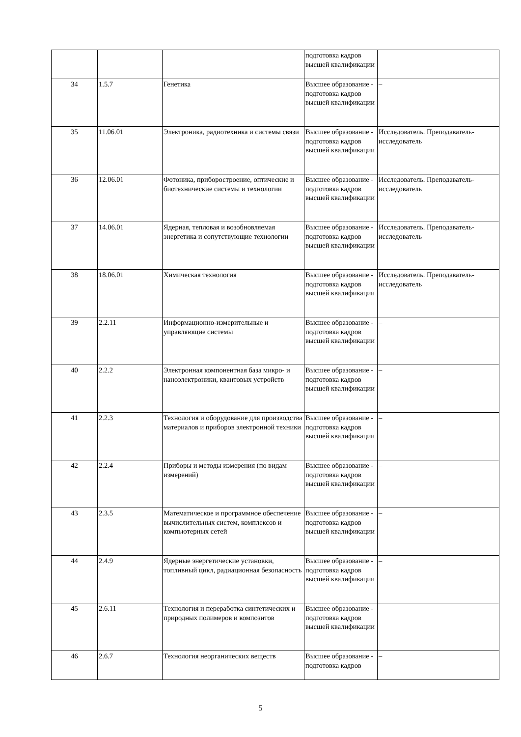| | | | подготовка кадров высшей квалификации | |
| 34 | 1.5.7 | Генетика | Высшее образование - подготовка кадров высшей квалификации | – |
| 35 | 11.06.01 | Электроника, радиотехника и системы связи | Высшее образование - подготовка кадров высшей квалификации | Исследователь. Преподаватель-исследователь |
| 36 | 12.06.01 | Фотоника, приборостроение, оптические и биотехнические системы и технологии | Высшее образование - подготовка кадров высшей квалификации | Исследователь. Преподаватель-исследователь |
| 37 | 14.06.01 | Ядерная, тепловая и возобновляемая энергетика и сопутствующие технологии | Высшее образование - подготовка кадров высшей квалификации | Исследователь. Преподаватель-исследователь |
| 38 | 18.06.01 | Химическая технология | Высшее образование - подготовка кадров высшей квалификации | Исследователь. Преподаватель-исследователь |
| 39 | 2.2.11 | Информационно-измерительные и управляющие системы | Высшее образование - подготовка кадров высшей квалификации | – |
| 40 | 2.2.2 | Электронная компонентная база микро- и наноэлектроники, квантовых устройств | Высшее образование - подготовка кадров высшей квалификации | – |
| 41 | 2.2.3 | Технология и оборудование для производства материалов и приборов электронной техники | Высшее образование - подготовка кадров высшей квалификации | – |
| 42 | 2.2.4 | Приборы и методы измерения (по видам измерений) | Высшее образование - подготовка кадров высшей квалификации | – |
| 43 | 2.3.5 | Математическое и программное обеспечение вычислительных систем, комплексов и компьютерных сетей | Высшее образование - подготовка кадров высшей квалификации | – |
| 44 | 2.4.9 | Ядерные энергетические установки, топливный цикл, радиационная безопасность | Высшее образование - подготовка кадров высшей квалификации | – |
| 45 | 2.6.11 | Технология и переработка синтетических и природных полимеров и композитов | Высшее образование - подготовка кадров высшей квалификации | – |
| 46 | 2.6.7 | Технология неорганических веществ | Высшее образование - подготовка кадров | – |
5